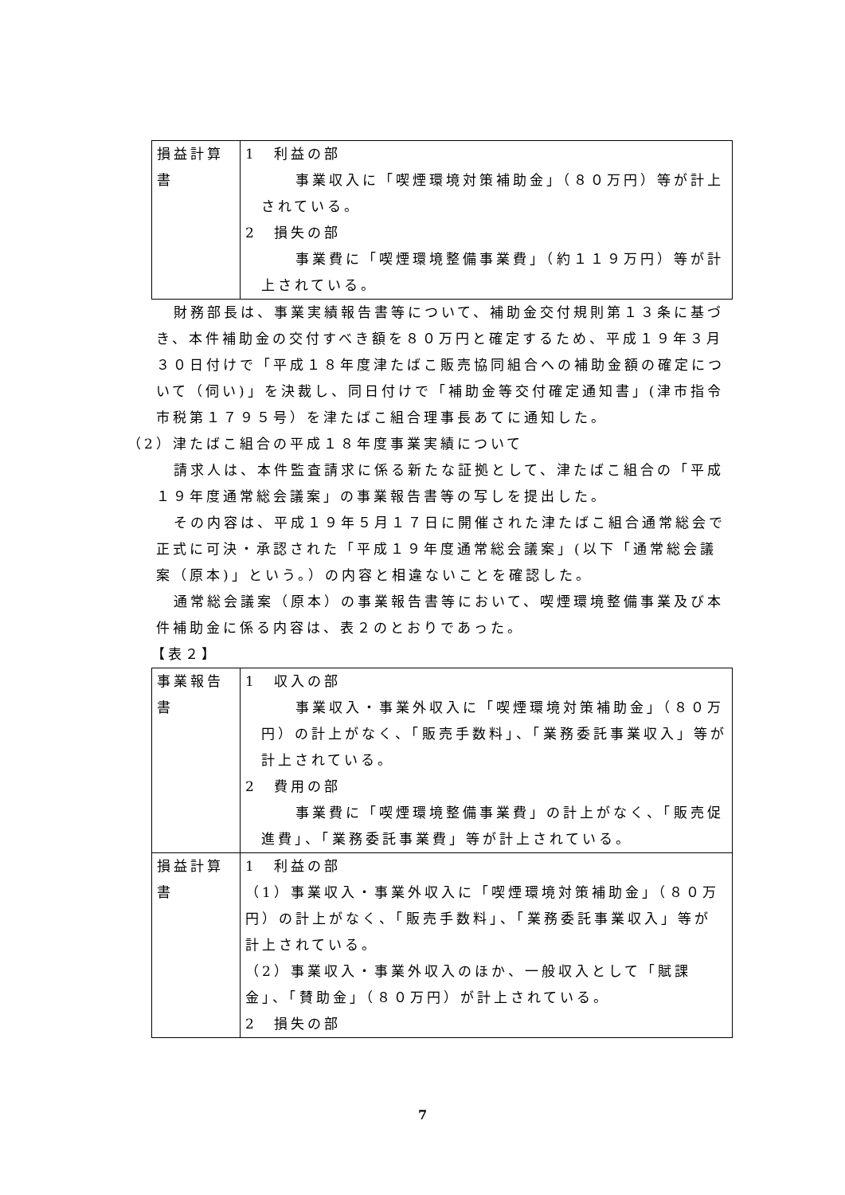| 損益計算書 | 1 利益の部 事業収入に「喫煙環境対策補助金」（８０万円）等が計上されている。 2 損失の部 事業費に「喫煙環境整備事業費」（約１１９万円）等が計上されている。 |
財務部長は、事業実績報告書等について、補助金交付規則第１３条に基づき、本件補助金の交付すべき額を８０万円と確定するため、平成１９年３月３０日付けで「平成１８年度津たばこ販売協同組合への補助金額の確定について（伺い)」を決裁し、同日付けで「補助金等交付確定通知書」(津市指令市税第１７９５号）を津たばこ組合理事長あてに通知した。
（2）津たばこ組合の平成１８年度事業実績について
請求人は、本件監査請求に係る新たな証拠として、津たばこ組合の「平成１９年度通常総会議案」の事業報告書等の写しを提出した。
その内容は、平成１９年５月１７日に開催された津たばこ組合通常総会で正式に可決・承認された「平成１９年度通常総会議案」(以下「通常総会議案（原本)」という。）の内容と相違ないことを確認した。
通常総会議案（原本）の事業報告書等において、喫煙環境整備事業及び本件補助金に係る内容は、表２のとおりであった。
【表２】
| 事業報告書 | 1 収入の部 事業収入・事業外収入に「喫煙環境対策補助金」（８０万円）の計上がなく、「販売手数料」、「業務委託事業収入」等が計上されている。 2 費用の部 事業費に「喫煙環境整備事業費」の計上がなく、「販売促進費」、「業務委託事業費」等が計上されている。 |
| 損益計算書 | 1 利益の部 （1）事業収入・事業外収入に「喫煙環境対策補助金」（８０万円）の計上がなく、「販売手数料」、「業務委託事業収入」等が計上されている。 （2）事業収入・事業外収入のほか、一般収入として「賦課金」、「賛助金」（８０万円）が計上されている。 2 損失の部 |
7